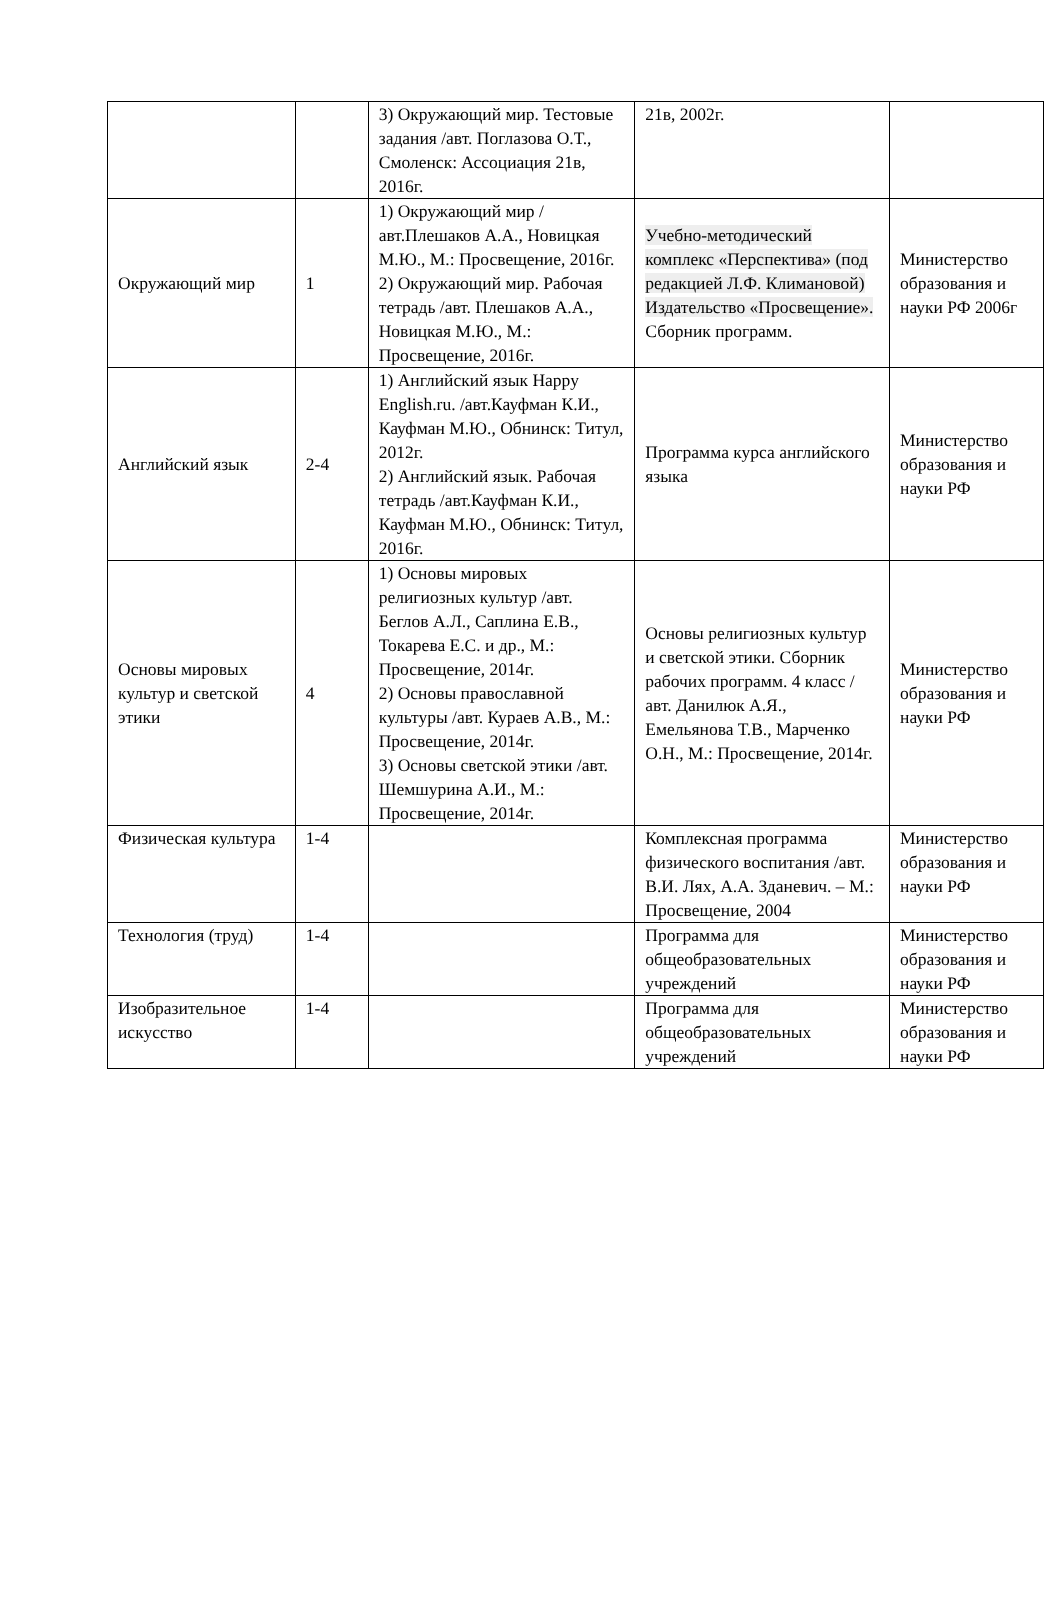| | | 3) Окружающий мир. Тестовые задания /авт. Поглазова О.Т., Смоленск: Ассоциация 21в, 2016г. | 21в, 2002г. | |
| Окружающий мир | 1 | 1) Окружающий мир /авт.Плешаков А.А., Новицкая М.Ю., М.: Просвещение, 2016г. 2) Окружающий мир. Рабочая тетрадь /авт. Плешаков А.А., Новицкая М.Ю., М.: Просвещение, 2016г. | Учебно-методический комплекс «Перспектива» (под редакцией Л.Ф. Климановой) Издательство «Просвещение». Сборник программ. | Министерство образования и науки РФ 2006г |
| Английский язык | 2-4 | 1) Английский язык Happy English.ru. /авт.Кауфман К.И., Кауфман М.Ю., Обнинск: Титул, 2012г. 2) Английский язык. Рабочая тетрадь /авт.Кауфман К.И., Кауфман М.Ю., Обнинск: Титул, 2016г. | Программа курса английского языка | Министерство образования и науки РФ |
| Основы мировых культур и светской этики | 4 | 1) Основы мировых религиозных культур /авт. Беглов А.Л., Саплина Е.В., Токарева Е.С. и др., М.: Просвещение, 2014г. 2) Основы православной культуры /авт. Кураев А.В., М.: Просвещение, 2014г. 3) Основы светской этики /авт. Шемшурина А.И., М.: Просвещение, 2014г. | Основы религиозных культур и светской этики. Сборник рабочих программ. 4 класс /авт. Данилюк А.Я., Емельянова Т.В., Марченко О.Н., М.: Просвещение, 2014г. | Министерство образования и науки РФ |
| Физическая культура | 1-4 | | Комплексная программа физического воспитания /авт. В.И. Лях, А.А. Зданевич. – М.: Просвещение, 2004 | Министерство образования и науки РФ |
| Технология (труд) | 1-4 | | Программа для общеобразовательных учреждений | Министерство образования и науки РФ |
| Изобразительное искусство | 1-4 | | Программа для общеобразовательных учреждений | Министерство образования и науки РФ |